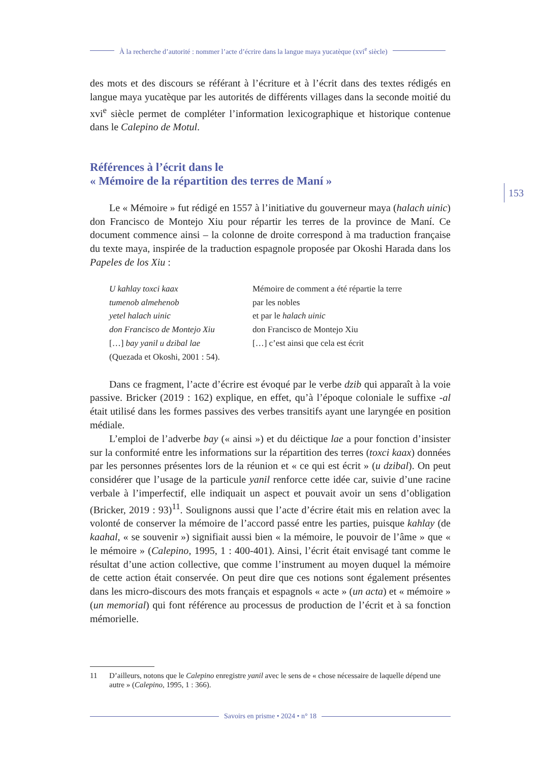À la recherche d’autorité : nommer l’acte d’écrire dans la langue maya yucatèque (xvi<sup>e</sup> siècle)
153
des mots et des discours se référant à l’écriture et à l’écrit dans des textes rédigés en langue maya yucatèque par les autorités de différents villages dans la seconde moitié du xvi<sup>e</sup> siècle permet de compléter l’information lexicographique et historique contenue dans le Calepino de Motul.
Références à l’écrit dans le
« Mémoire de la répartition des terres de Maní »
Le « Mémoire » fut rédigé en 1557 à l’initiative du gouverneur maya (halach uinic) don Francisco de Montejo Xiu pour répartir les terres de la province de Maní. Ce document commence ainsi – la colonne de droite correspond à ma traduction française du texte maya, inspirée de la traduction espagnole proposée par Okoshi Harada dans los Papeles de los Xiu :
U kahlay toxci kaax
tumenob almehenob
yetel halach uinic
don Francisco de Montejo Xiu
[…] bay yanil u dzibal lae
(Quezada et Okoshi, 2001 : 54).
Mémoire de comment a été répartie la terre
par les nobles
et par le halach uinic
don Francisco de Montejo Xiu
[…] c’est ainsi que cela est écrit
Dans ce fragment, l’acte d’écrire est évoqué par le verbe dzib qui apparaît à la voie passive. Bricker (2019 : 162) explique, en effet, qu’à l’époque coloniale le suffixe -al était utilisé dans les formes passives des verbes transitifs ayant une laryngée en position médiale.
L’emploi de l’adverbe bay (« ainsi ») et du déictique lae a pour fonction d’insister sur la conformité entre les informations sur la répartition des terres (toxci kaax) données par les personnes présentes lors de la réunion et « ce qui est écrit » (u dzibal). On peut considérer que l’usage de la particule yanil renforce cette idée car, suivie d’une racine verbale à l’imperfectif, elle indiquait un aspect et pouvait avoir un sens d’obligation (Bricker, 2019 : 93)<sup>11</sup>. Soulignons aussi que l’acte d’écrire était mis en relation avec la volonté de conserver la mémoire de l’accord passé entre les parties, puisque kahlay (de kaahal, « se souvenir ») signifiait aussi bien « la mémoire, le pouvoir de l’âme » que « le mémoire » (Calepino, 1995, 1 : 400-401). Ainsi, l’écrit était envisagé tant comme le résultat d’une action collective, que comme l’instrument au moyen duquel la mémoire de cette action était conservée. On peut dire que ces notions sont également présentes dans les micro-discours des mots français et espagnols « acte » (un acta) et « mémoire » (un memorial) qui font référence au processus de production de l’écrit et à sa fonction mémorielle.
11 D’ailleurs, notons que le Calepino enregistre yanil avec le sens de « chose nécessaire de laquelle dépend une autre » (Calepino, 1995, 1 : 366).
Savoirs en prisme • 2024 • n° 18